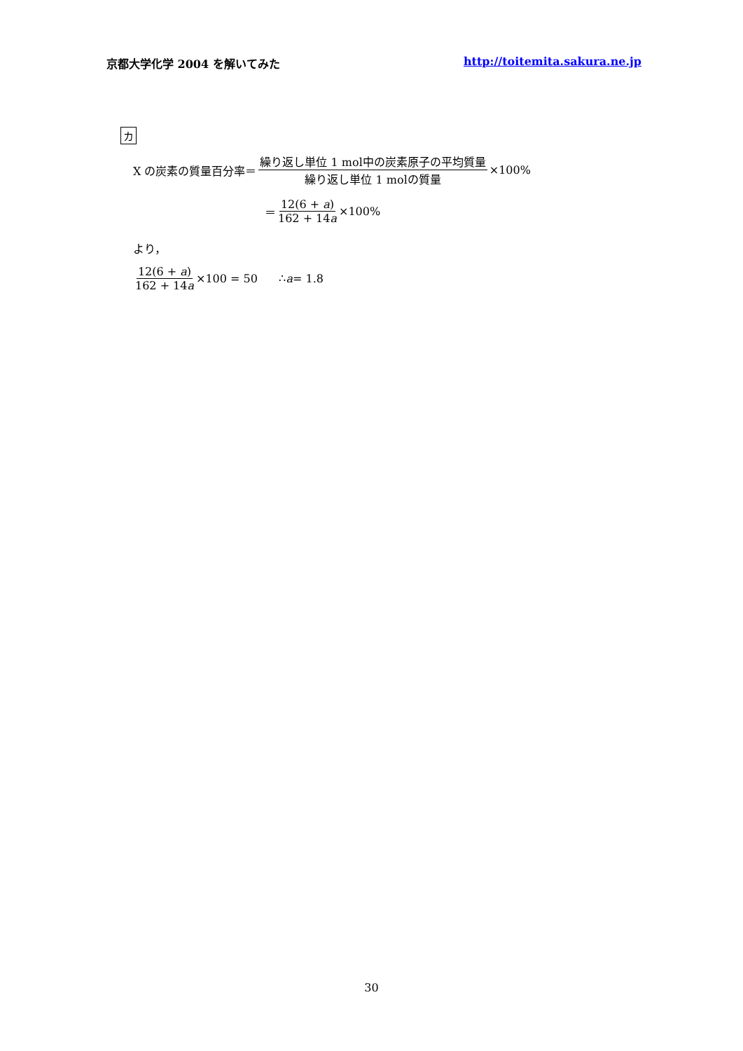京都大学化学 2004 を解いてみた http://toitemita.sakura.ne.jp
カ
X の炭素の質量百分率＝ 繰り返し単位 1 mol中の炭素原子の平均質量 繰り返し単位 1 molの質量 ×100%
＝ 12(6 + a) 162 + 14a ×100%
より，
12(6 + a) 162 + 14a ×100 = 50 ∴ a = 1.8
30